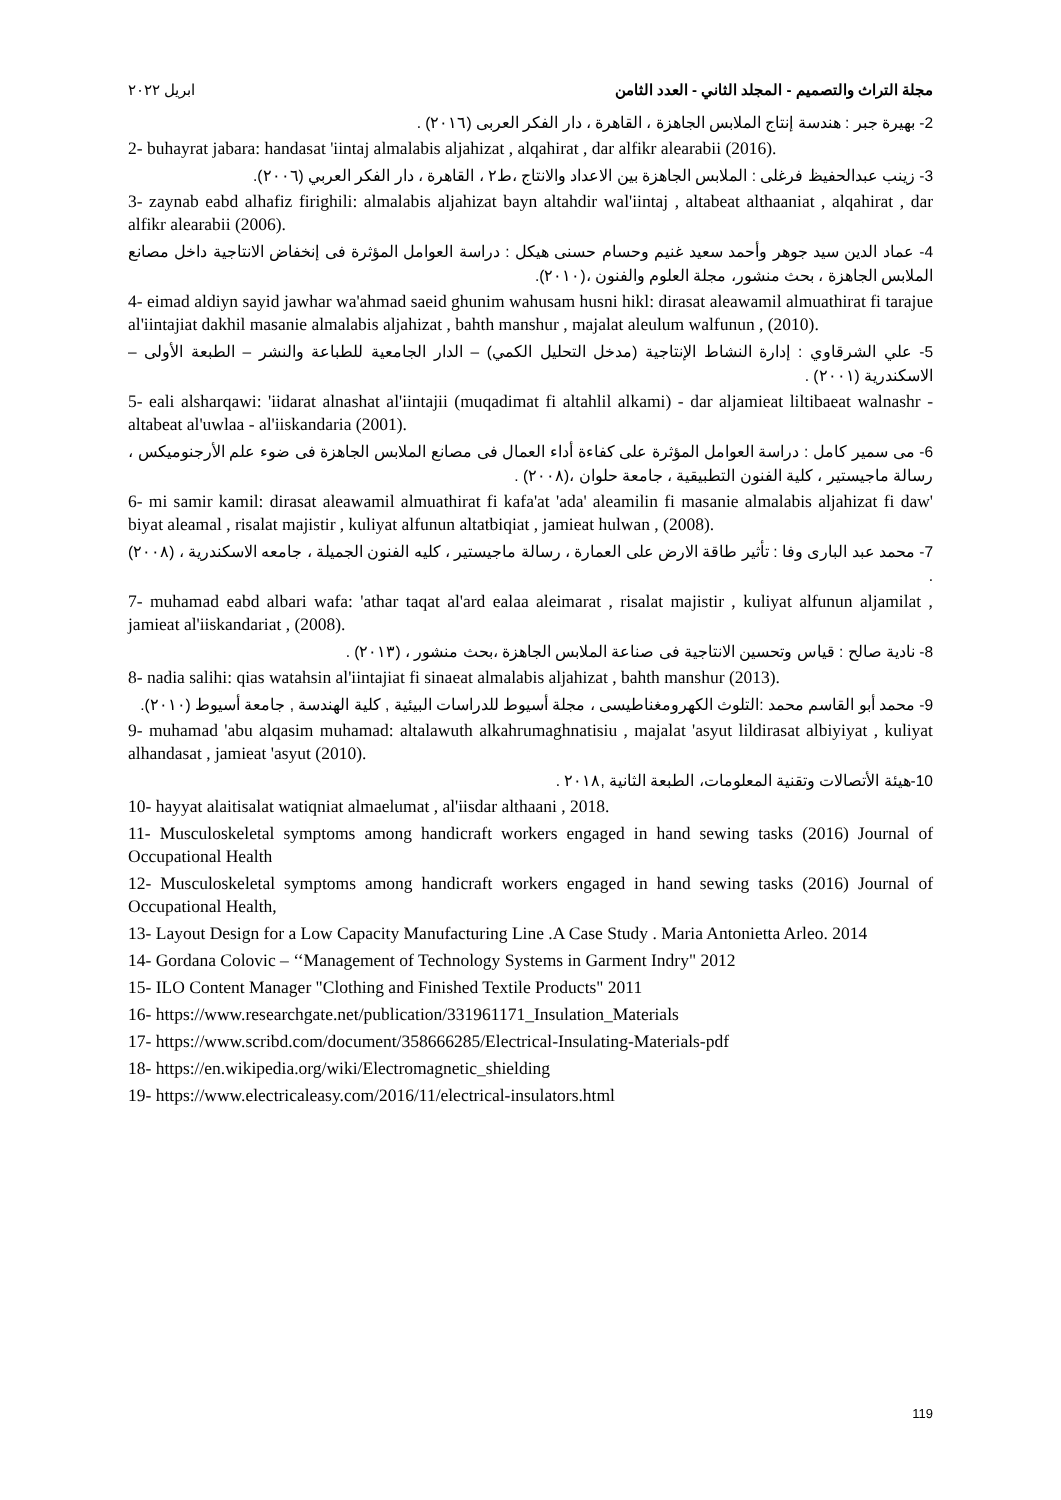مجلة التراث والتصميم - المجلد الثاني - العدد الثامن ابريل ٢٠٢٢
2- بهيرة جبر : هندسة إنتاج الملابس الجاهزة ، القاهرة ، دار الفكر العربى (٢٠١٦) .
2- buhayrat jabara: handasat 'iintaj almalabis aljahizat , alqahirat , dar alfikr alearabii (2016).
3- زينب عبدالحفيظ فرغلى : الملابس الجاهزة بين الاعداد والانتاج ،ط٢ ، القاهرة ، دار الفكر العربي (٢٠٠٦).
3- zaynab eabd alhafiz firighili: almalabis aljahizat bayn altahdir wal'iintaj , altabeat althaaniat , alqahirat , dar alfikr alearabii (2006).
4- عماد الدين سيد جوهر وأحمد سعيد غنيم وحسام حسنى هيكل : دراسة العوامل المؤثرة فى إنخفاض الانتاجية داخل مصانع الملابس الجاهزة ، بحث منشور، مجلة العلوم والفنون ،(٢٠١٠).
4- eimad aldiyn sayid jawhar wa'ahmad saeid ghunim wahusam husni hikl: dirasat aleawamil almuathirat fi tarajue al'iintajiat dakhil masanie almalabis aljahizat , bahth manshur , majalat aleulum walfunun , (2010).
5- علي الشرقاوي : إدارة النشاط الإنتاجية (مدخل التحليل الكمي) – الدار الجامعية للطباعة والنشر – الطبعة الأولى – الاسكندرية (٢٠٠١) .
5- eali alsharqawi: 'iidarat alnashat al'iintajii (muqadimat fi altahlil alkami) - dar aljamieat liltibaeat walnashr - altabeat al'uwlaa - al'iiskandaria (2001).
6- مى سمير كامل : دراسة العوامل المؤثرة على كفاءة أداء العمال فى مصانع الملابس الجاهزة فى ضوء علم الأرجنوميكس ، رسالة ماجيستير ، كلية الفنون التطبيقية ، جامعة حلوان ،(٢٠٠٨) .
6- mi samir kamil: dirasat aleawamil almuathirat fi kafa'at 'ada' aleamilin fi masanie almalabis aljahizat fi daw' biyat aleamal , risalat majistir , kuliyat alfunun altatbiqiat , jamieat hulwan , (2008).
7- محمد عبد البارى وفا : تأثير طاقة الارض على العمارة ، رسالة ماجيستير ، كليه الفنون الجميلة ، جامعه الاسكندرية ، (٢٠٠٨) .
7- muhamad eabd albari wafa: 'athar taqat al'ard ealaa aleimarat , risalat majistir , kuliyat alfunun aljamilat , jamieat al'iiskandariat , (2008).
8- نادية صالح : قياس وتحسين الانتاجية فى صناعة الملابس الجاهزة ،بحث منشور ، (٢٠١٣) .
8- nadia salihi: qias watahsin al'iintajiat fi sinaeat almalabis aljahizat , bahth manshur (2013).
9- محمد أبو القاسم محمد :التلوث الكهرومغناطيسى ، مجلة أسيوط للدراسات البيئية , كلية الهندسة , جامعة أسيوط (٢٠١٠).
9- muhamad 'abu alqasim muhamad: altalawuth alkahrumaghnatisiu , majalat 'asyut lildirasat albiyiyat , kuliyat alhandasat , jamieat 'asyut (2010).
10-هيئة الأتصالات وتقنية المعلومات، الطبعة الثانية ,٢٠١٨ .
10- hayyat alaitisalat watiqniat almaelumat , al'iisdar althaani , 2018.
11- Musculoskeletal symptoms among handicraft workers engaged in hand sewing tasks (2016) Journal of Occupational Health
12- Musculoskeletal symptoms among handicraft workers engaged in hand sewing tasks (2016) Journal of Occupational Health,
13- Layout Design for a Low Capacity Manufacturing Line .A Case Study . Maria Antonietta Arleo. 2014
14- Gordana Colovic – ‘‘Management of Technology Systems in Garment Indry" 2012
15- ILO Content Manager "Clothing and Finished Textile Products" 2011
16- https://www.researchgate.net/publication/331961171_Insulation_Materials
17- https://www.scribd.com/document/358666285/Electrical-Insulating-Materials-pdf
18- https://en.wikipedia.org/wiki/Electromagnetic_shielding
19- https://www.electricaleasy.com/2016/11/electrical-insulators.html
119